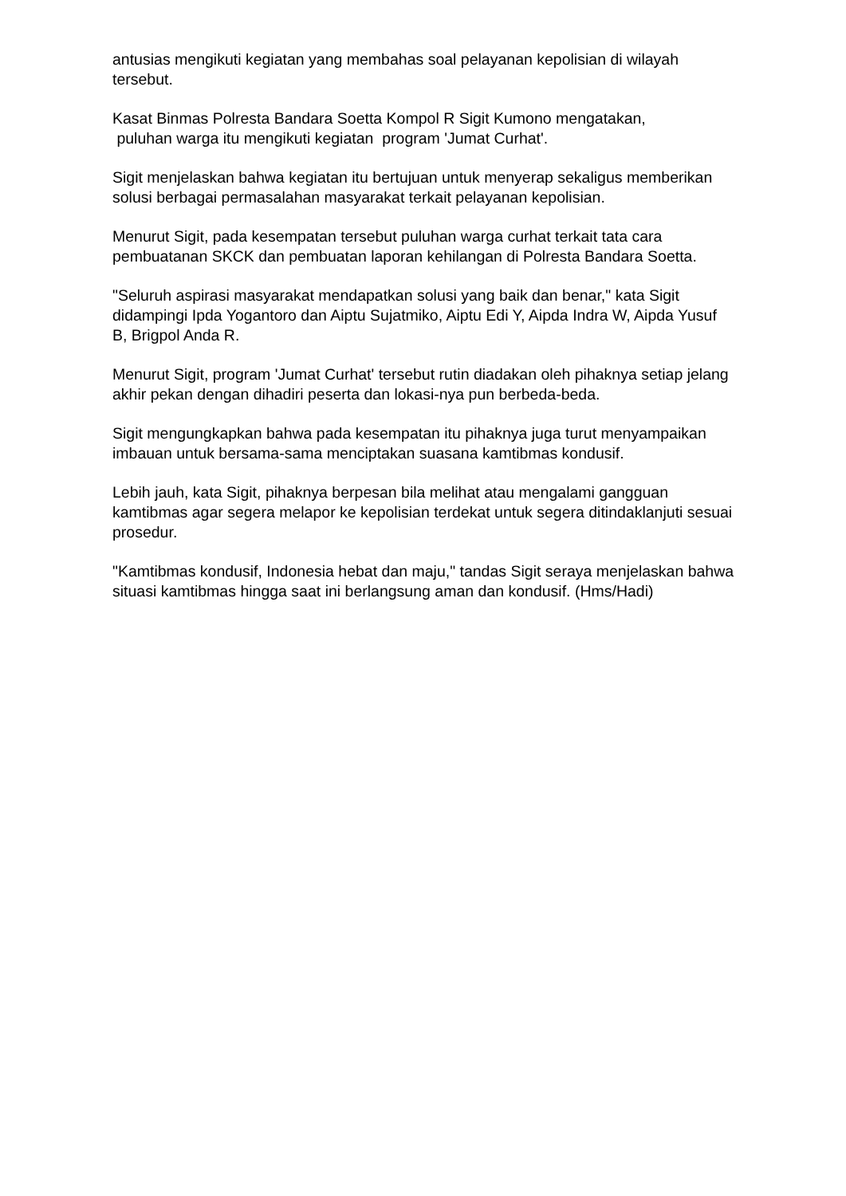antusias mengikuti kegiatan yang membahas soal pelayanan kepolisian di wilayah tersebut.
Kasat Binmas Polresta Bandara Soetta Kompol R Sigit Kumono mengatakan,
puluhan warga itu mengikuti kegiatan program 'Jumat Curhat'.
Sigit menjelaskan bahwa kegiatan itu bertujuan untuk menyerap sekaligus memberikan solusi berbagai permasalahan masyarakat terkait pelayanan kepolisian.
Menurut Sigit, pada kesempatan tersebut puluhan warga curhat terkait tata cara pembuatanan SKCK dan pembuatan laporan kehilangan di Polresta Bandara Soetta.
"Seluruh aspirasi masyarakat mendapatkan solusi yang baik dan benar," kata Sigit didampingi Ipda Yogantoro dan Aiptu Sujatmiko, Aiptu Edi Y, Aipda Indra W, Aipda Yusuf B, Brigpol Anda R.
Menurut Sigit, program 'Jumat Curhat' tersebut rutin diadakan oleh pihaknya setiap jelang akhir pekan dengan dihadiri peserta dan lokasi-nya pun berbeda-beda.
Sigit mengungkapkan bahwa pada kesempatan itu pihaknya juga turut menyampaikan imbauan untuk bersama-sama menciptakan suasana kamtibmas kondusif.
Lebih jauh, kata Sigit, pihaknya berpesan bila melihat atau mengalami gangguan kamtibmas agar segera melapor ke kepolisian terdekat untuk segera ditindaklanjuti sesuai prosedur.
"Kamtibmas kondusif, Indonesia hebat dan maju," tandas Sigit seraya menjelaskan bahwa situasi kamtibmas hingga saat ini berlangsung aman dan kondusif. (Hms/Hadi)